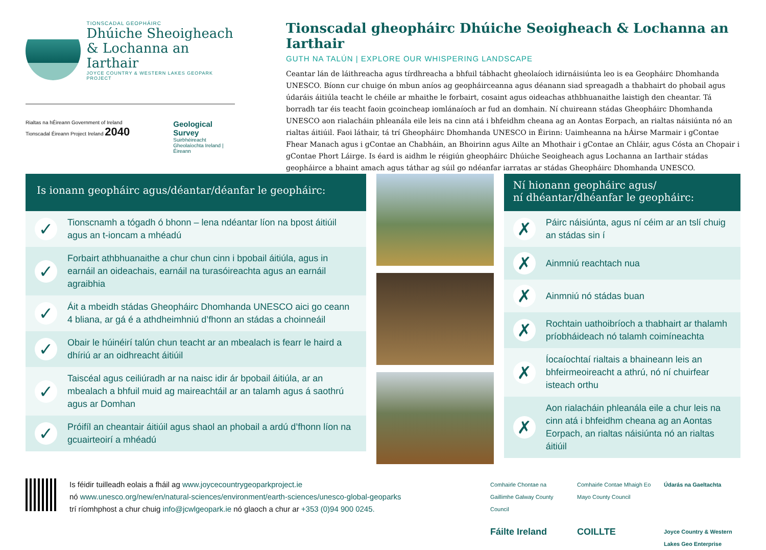TIONSCADAL GEOPHÁIRC
Dhúiche Sheoigheach
& Lochanna an Iarthair
JOYCE COUNTRY & WESTERN LAKES GEOPARK PROJECT
Rialtas na hÉireann Government of Ireland Tionscadal Éireann Project Ireland 2040
Geological Survey
Suirbhéireacht Gheolaíochta Ireland | Éireann
Tionscadal gheopháirc Dhúiche Seoigheach & Lochanna an Iarthair
GUTH NA TALÚN | EXPLORE OUR WHISPERING LANDSCAPE
Ceantar lán de láithreacha agus tírdhreacha a bhfuil tábhacht gheolaíoch idirnáisiúnta leo is ea Geopháirc Dhomhanda UNESCO. Bíonn cur chuige ón mbun aníos ag geopháirceanna agus déanann siad spreagadh a thabhairt do phobail agus údaráis áitiúla teacht le chéile ar mhaithe le forbairt, cosaint agus oideachas athbhuanaithe laistigh den cheantar. Tá borradh tar éis teacht faoin gcoincheap iomlánaíoch ar fud an domhain. Ní chuireann stádas Gheopháirc Dhomhanda UNESCO aon rialacháin phleanála eile leis na cinn atá i bhfeidhm cheana ag an Aontas Eorpach, an rialtas náisiúnta nó an rialtas áitiúil. Faoi láthair, tá trí Gheopháirc Dhomhanda UNESCO in Éirinn: Uaimheanna na hÁirse Marmair i gContae Fhear Manach agus i gContae an Chabháin, an Bhoirinn agus Ailte an Mhothair i gContae an Chláir, agus Cósta an Chopair i gContae Phort Láirge. Is éard is aidhm le réigiún gheopháirc Dhúiche Seoigheach agus Lochanna an Iarthair stádas geopháirce a bhaint amach agus táthar ag súil go ndéanfar iarratas ar stádas Gheopháirc Dhomhanda UNESCO.
Is ionann geopháirc agus/déantar/déanfar le geopháirc:
✓ Tionscnamh a tógadh ó bhonn – lena ndéantar líon na bpost áitiúil agus an t-ioncam a mhéadú
✓ Forbairt athbhuanaithe a chur chun cinn i bpobail áitiúla, agus in earnáil an oideachais, earnáil na turasóireachta agus an earnáil agraibhia
✓ Áit a mbeidh stádas Gheopháirc Dhomhanda UNESCO aici go ceann 4 bliana, ar gá é a athdheimhniú d’fhonn an stádas a choinneáil
✓ Obair le húinéirí talún chun teacht ar an mbealach is fearr le haird a dhíriú ar an oidhreacht áitiúil
✓ Taiscéal agus ceiliúradh ar na naisc idir ár bpobail áitiúla, ar an mbealach a bhfuil muid ag maireachtáil ar an talamh agus á saothrú agus ar Domhan
✓ Próifíl an cheantair áitiúil agus shaol an phobail a ardú d’fhonn líon na gcuairteoirí a mhéadú
Ní hionann geopháirc agus/
ní dhéantar/dhéanfar le geopháirc:
✗ Páirc náisiúnta, agus ní céim ar an tslí chuig an stádas sin í
✗ Ainmniú reachtach nua
✗ Ainmniú nó stádas buan
✗ Rochtain uathoibríoch a thabhairt ar thalamh príobháideach nó talamh coimíneachta
✗ Íocaíochtaí rialtais a bhaineann leis an bhfeirmeoireacht a athrú, nó ní chuirfear isteach orthu
✗ Aon rialacháin phleanála eile a chur leis na cinn atá i bhfeidhm cheana ag an Aontas Eorpach, an rialtas náisiúnta nó an rialtas áitiúil
Is féidir tuilleadh eolais a fháil ag www.joycecountrygeoparkproject.ie
nó www.unesco.org/new/en/natural-sciences/environment/earth-sciences/unesco-global-geoparks
trí ríomhphost a chur chuig info@jcwlgeopark.ie nó glaoch a chur ar +353 (0)94 900 0245.
Comhairle Chontae na Gaillimhe Galway County Council
Comhairle Contae Mhaigh Eo Mayo County Council
Údarás na Gaeltachta
Fáilte Ireland
COILLTE
Joyce Country & Western Lakes Geo Enterprise